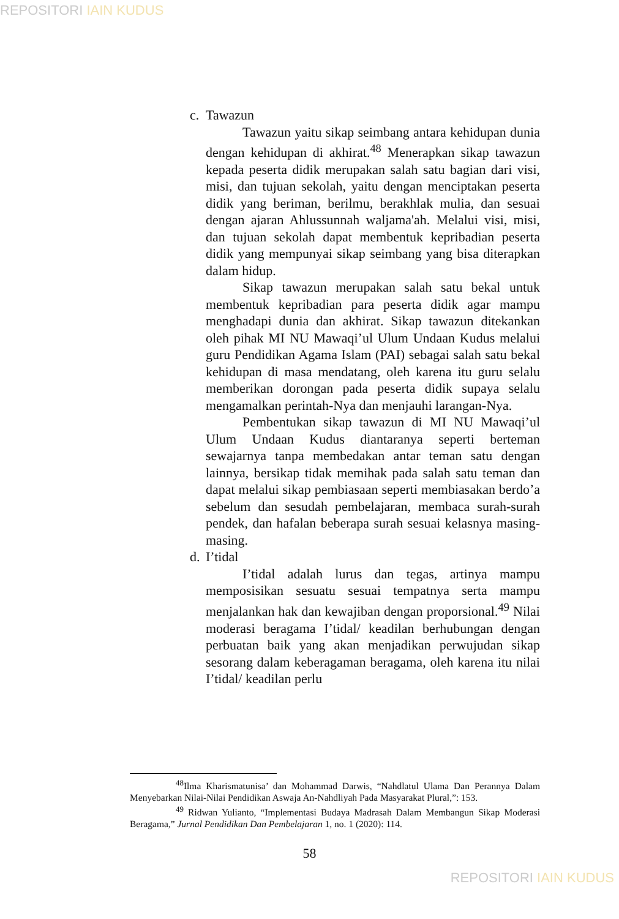REPOSITORI IAIN KUDUS
c. Tawazun
Tawazun yaitu sikap seimbang antara kehidupan dunia dengan kehidupan di akhirat.<sup>48</sup> Menerapkan sikap tawazun kepada peserta didik merupakan salah satu bagian dari visi, misi, dan tujuan sekolah, yaitu dengan menciptakan peserta didik yang beriman, berilmu, berakhlak mulia, dan sesuai dengan ajaran Ahlussunnah waljama'ah. Melalui visi, misi, dan tujuan sekolah dapat membentuk kepribadian peserta didik yang mempunyai sikap seimbang yang bisa diterapkan dalam hidup.
Sikap tawazun merupakan salah satu bekal untuk membentuk kepribadian para peserta didik agar mampu menghadapi dunia dan akhirat. Sikap tawazun ditekankan oleh pihak MI NU Mawaqi’ul Ulum Undaan Kudus melalui guru Pendidikan Agama Islam (PAI) sebagai salah satu bekal kehidupan di masa mendatang, oleh karena itu guru selalu memberikan dorongan pada peserta didik supaya selalu mengamalkan perintah-Nya dan menjauhi larangan-Nya.
Pembentukan sikap tawazun di MI NU Mawaqi’ul Ulum Undaan Kudus diantaranya seperti berteman sewajarnya tanpa membedakan antar teman satu dengan lainnya, bersikap tidak memihak pada salah satu teman dan dapat melalui sikap pembiasaan seperti membiasakan berdo’a sebelum dan sesudah pembelajaran, membaca surah-surah pendek, dan hafalan beberapa surah sesuai kelasnya masing-masing.
d. I’tidal
I’tidal adalah lurus dan tegas, artinya mampu memposisikan sesuatu sesuai tempatnya serta mampu menjalankan hak dan kewajiban dengan proporsional.<sup>49</sup> Nilai moderasi beragama I’tidal/ keadilan berhubungan dengan perbuatan baik yang akan menjadikan perwujudan sikap sesorang dalam keberagaman beragama, oleh karena itu nilai I’tidal/ keadilan perlu
<sup>48</sup> Ilma Kharismatunisa’ dan Mohammad Darwis, “Nahdlatul Ulama Dan Perannya Dalam Menyebarkan Nilai-Nilai Pendidikan Aswaja An-Nahdliyah Pada Masyarakat Plural,”: 153.
<sup>49</sup> Ridwan Yulianto, “Implementasi Budaya Madrasah Dalam Membangun Sikap Moderasi Beragama,” Jurnal Pendidikan Dan Pembelajaran 1, no. 1 (2020): 114.
58
REPOSITORI IAIN KUDUS